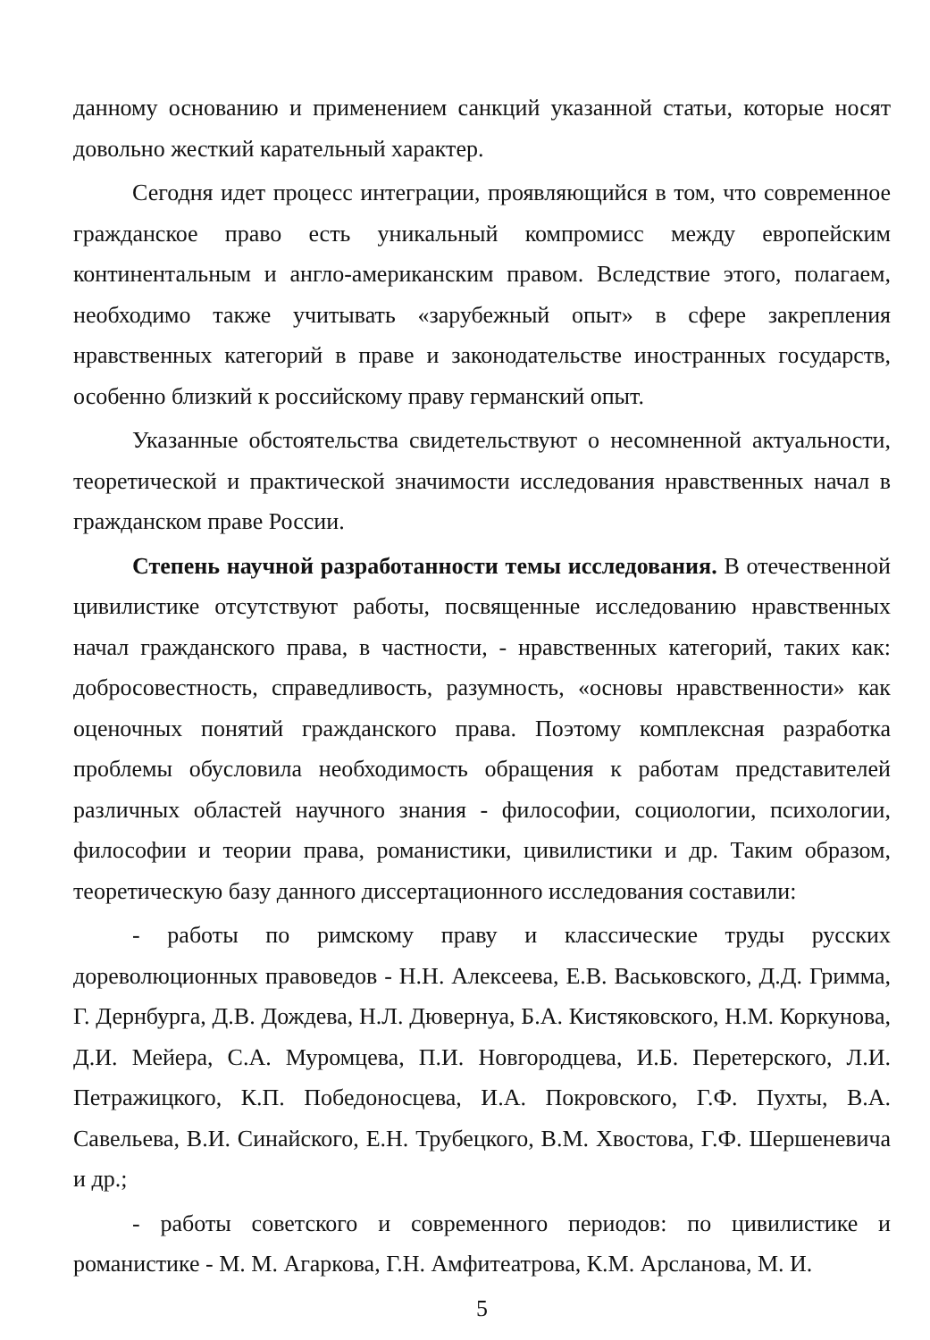данному основанию и применением санкций указанной статьи, которые носят довольно жесткий карательный характер.
Сегодня идет процесс интеграции, проявляющийся в том, что современное гражданское право есть уникальный компромисс между европейским континентальным и англо-американским правом. Вследствие этого, полагаем, необходимо также учитывать «зарубежный опыт» в сфере закрепления нравственных категорий в праве и законодательстве иностранных государств, особенно близкий к российскому праву германский опыт.
Указанные обстоятельства свидетельствуют о несомненной актуальности, теоретической и практической значимости исследования нравственных начал в гражданском праве России.
Степень научной разработанности темы исследования. В отечественной цивилистике отсутствуют работы, посвященные исследованию нравственных начал гражданского права, в частности, - нравственных категорий, таких как: добросовестность, справедливость, разумность, «основы нравственности» как оценочных понятий гражданского права. Поэтому комплексная разработка проблемы обусловила необходимость обращения к работам представителей различных областей научного знания - философии, социологии, психологии, философии и теории права, романистики, цивилистики и др. Таким образом, теоретическую базу данного диссертационного исследования составили:
- работы по римскому праву и классические труды русских дореволюционных правоведов - Н.Н. Алексеева, Е.В. Васьковского, Д.Д. Гримма, Г. Дернбурга, Д.В. Дождева, Н.Л. Дювернуа, Б.А. Кистяковского, Н.М. Коркунова, Д.И. Мейера, С.А. Муромцева, П.И. Новгородцева, И.Б. Перетерского, Л.И. Петражицкого, К.П. Победоносцева, И.А. Покровского, Г.Ф. Пухты, В.А. Савельева, В.И. Синайского, Е.Н. Трубецкого, В.М. Хвостова, Г.Ф. Шершеневича и др.;
- работы советского и современного периодов: по цивилистике и романистике - М. М. Агаркова, Г.Н. Амфитеатрова, К.М. Арсланова, М. И.
5